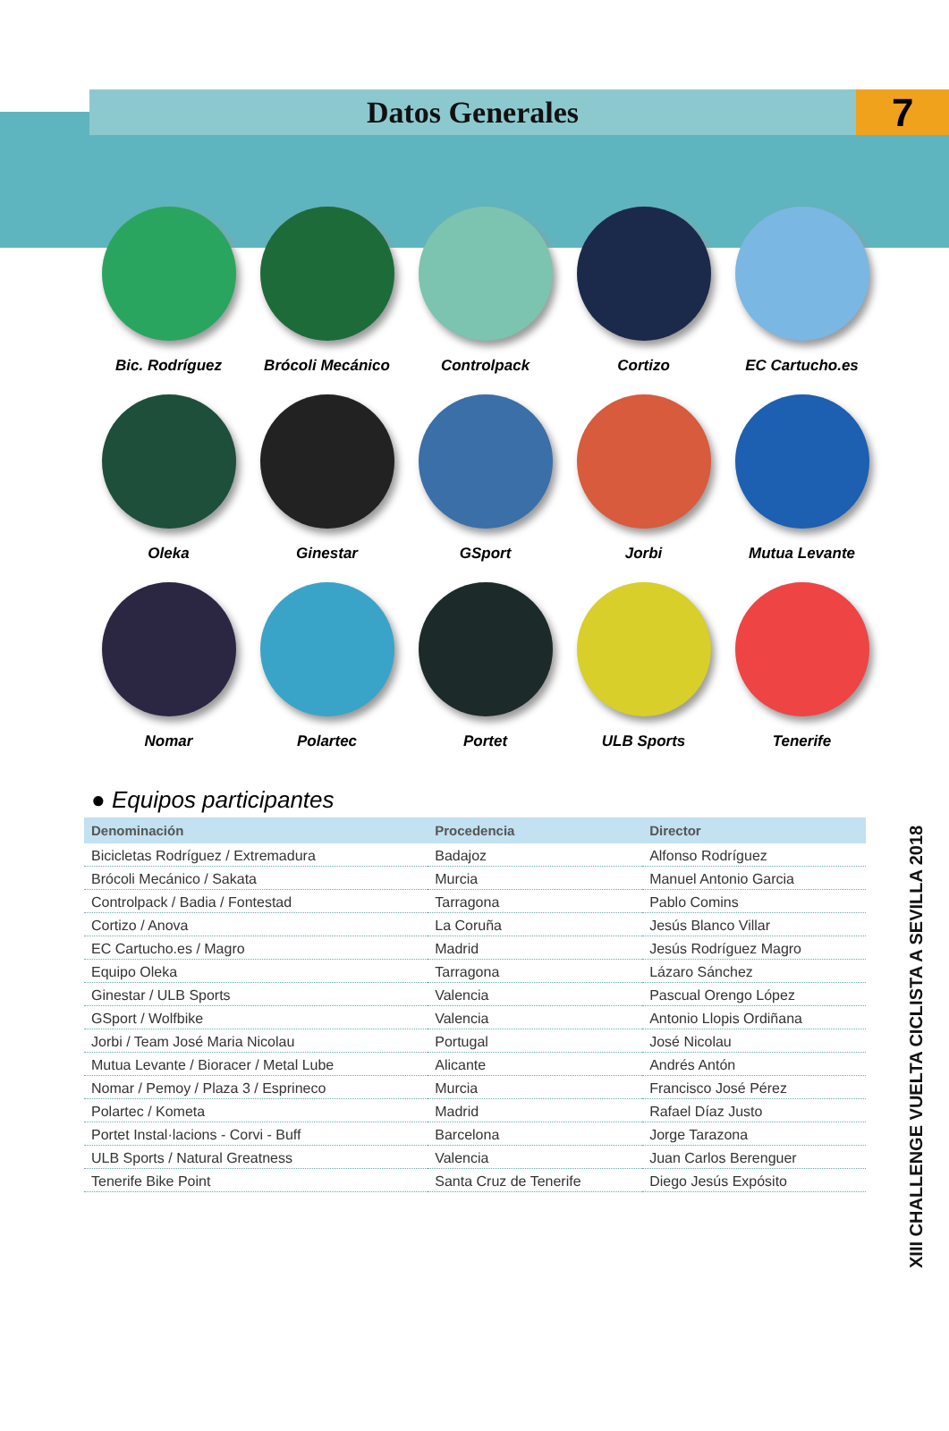Datos Generales
7
Bic. Rodríguez
Brócoli Mecánico
Controlpack
Cortizo
EC Cartucho.es
Oleka
Ginestar
GSport
Jorbi
Mutua Levante
Nomar
Polartec
Portet
ULB Sports
Tenerife
● Equipos participantes
| Denominación | Procedencia | Director |
| --- | --- | --- |
| Bicicletas Rodríguez / Extremadura | Badajoz | Alfonso Rodríguez |
| Brócoli Mecánico / Sakata | Murcia | Manuel Antonio Garcia |
| Controlpack / Badia / Fontestad | Tarragona | Pablo Comins |
| Cortizo / Anova | La Coruña | Jesús Blanco Villar |
| EC Cartucho.es / Magro | Madrid | Jesús Rodríguez Magro |
| Equipo Oleka | Tarragona | Lázaro Sánchez |
| Ginestar / ULB Sports | Valencia | Pascual Orengo López |
| GSport / Wolfbike | Valencia | Antonio Llopis Ordiñana |
| Jorbi / Team José Maria Nicolau | Portugal | José Nicolau |
| Mutua Levante / Bioracer / Metal Lube | Alicante | Andrés Antón |
| Nomar / Pemoy / Plaza 3 / Esprineco | Murcia | Francisco José Pérez |
| Polartec / Kometa | Madrid | Rafael Díaz Justo |
| Portet Instal·lacions - Corvi - Buff | Barcelona | Jorge Tarazona |
| ULB Sports / Natural Greatness | Valencia | Juan Carlos Berenguer |
| Tenerife Bike Point | Santa Cruz de Tenerife | Diego Jesús Expósito |
XIII CHALLENGE VUELTA CICLISTA A SEVILLA 2018